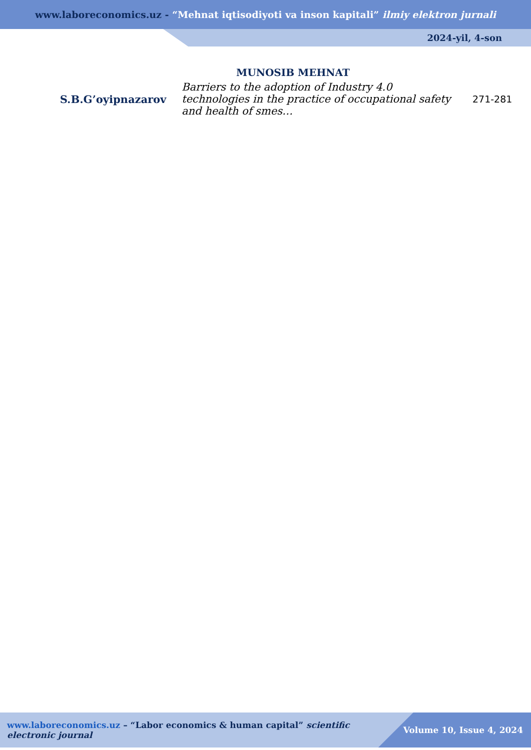www.laboreconomics.uz - “Mehnat iqtisodiyoti va inson kapitali” ilmiy elektron jurnali
2024-yil, 4-son
MUNOSIB MEHNAT
| S.B.G’oyipnazarov | Barriers to the adoption of Industry 4.0 technologies in the practice of occupational safety and health of smes… | 271-281 |
www.laboreconomics.uz – “Labor economics & human capital” scientific electronic journal
Volume 10, Issue 4, 2024